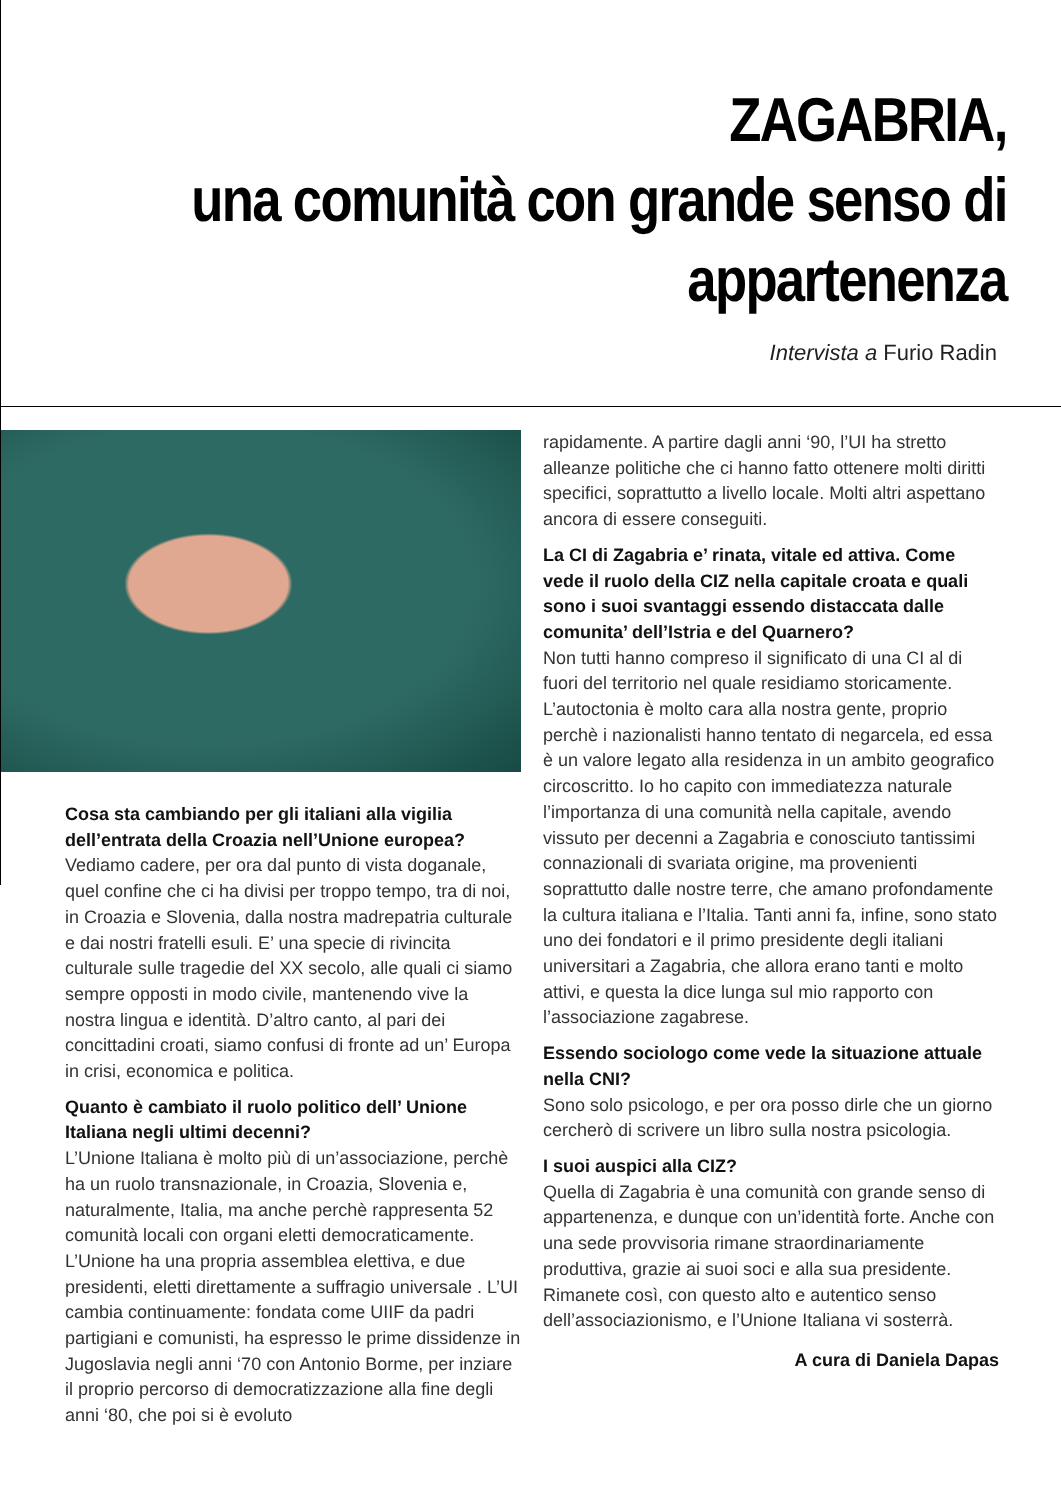ZAGABRIA,
una comunità con grande senso di
appartenenza
Intervista a Furio Radin
Cosa sta cambiando per gli italiani alla vigilia dell’entrata della Croazia nell’Unione europea?
Vediamo cadere, per ora dal punto di vista doganale, quel confine che ci ha divisi per troppo tempo, tra di noi, in Croazia e Slovenia, dalla nostra madrepatria culturale e dai nostri fratelli esuli. E’ una specie di rivincita culturale sulle tragedie del XX secolo, alle quali ci siamo sempre opposti in modo civile, mantenendo vive la nostra lingua e identità. D’altro canto, al pari dei concittadini croati, siamo confusi di fronte ad un’ Europa in crisi, economica e politica.
Quanto è cambiato il ruolo politico dell’ Unione Italiana negli ultimi decenni?
L’Unione Italiana è molto più di un’associazione, perchè ha un ruolo transnazionale, in Croazia, Slovenia e, naturalmente, Italia, ma anche perchè rappresenta 52 comunità locali con organi eletti democraticamente. L’Unione ha una propria assemblea elettiva, e due presidenti, eletti direttamente a suffragio universale . L’UI cambia continuamente: fondata come UIIF da padri partigiani e comunisti, ha espresso le prime dissidenze in Jugoslavia negli anni ‘70 con Antonio Borme, per inziare il proprio percorso di democratizzazione alla fine degli anni ‘80, che poi si è evoluto
rapidamente. A partire dagli anni ‘90, l’UI ha stretto alleanze politiche che ci hanno fatto ottenere molti diritti specifici, soprattutto a livello locale. Molti altri aspettano ancora di essere conseguiti.
La CI di Zagabria e’ rinata, vitale ed attiva. Come vede il ruolo della CIZ nella capitale croata e quali sono i suoi svantaggi essendo distaccata dalle comunita’ dell’Istria e del Quarnero?
Non tutti hanno compreso il significato di una CI al di fuori del territorio nel quale residiamo storicamente. L’autoctonia è molto cara alla nostra gente, proprio perchè i nazionalisti hanno tentato di negarcela, ed essa è un valore legato alla residenza in un ambito geografico circoscritto. Io ho capito con immediatezza naturale l’importanza di una comunità nella capitale, avendo vissuto per decenni a Zagabria e conosciuto tantissimi connazionali di svariata origine, ma provenienti soprattutto dalle nostre terre, che amano profondamente la cultura italiana e l’Italia. Tanti anni fa, infine, sono stato uno dei fondatori e il primo presidente degli italiani universitari a Zagabria, che allora erano tanti e molto attivi, e questa la dice lunga sul mio rapporto con l’associazione zagabrese.
Essendo sociologo come vede la situazione attuale nella CNI?
Sono solo psicologo, e per ora posso dirle che un giorno cercherò di scrivere un libro sulla nostra psicologia.
I suoi auspici alla CIZ?
Quella di Zagabria è una comunità con grande senso di appartenenza, e dunque con un’identità forte. Anche con una sede provvisoria rimane straordinariamente produttiva, grazie ai suoi soci e alla sua presidente. Rimanete così, con questo alto e autentico senso dell’associazionismo, e l’Unione Italiana vi sosterrà.
A cura di Daniela Dapas